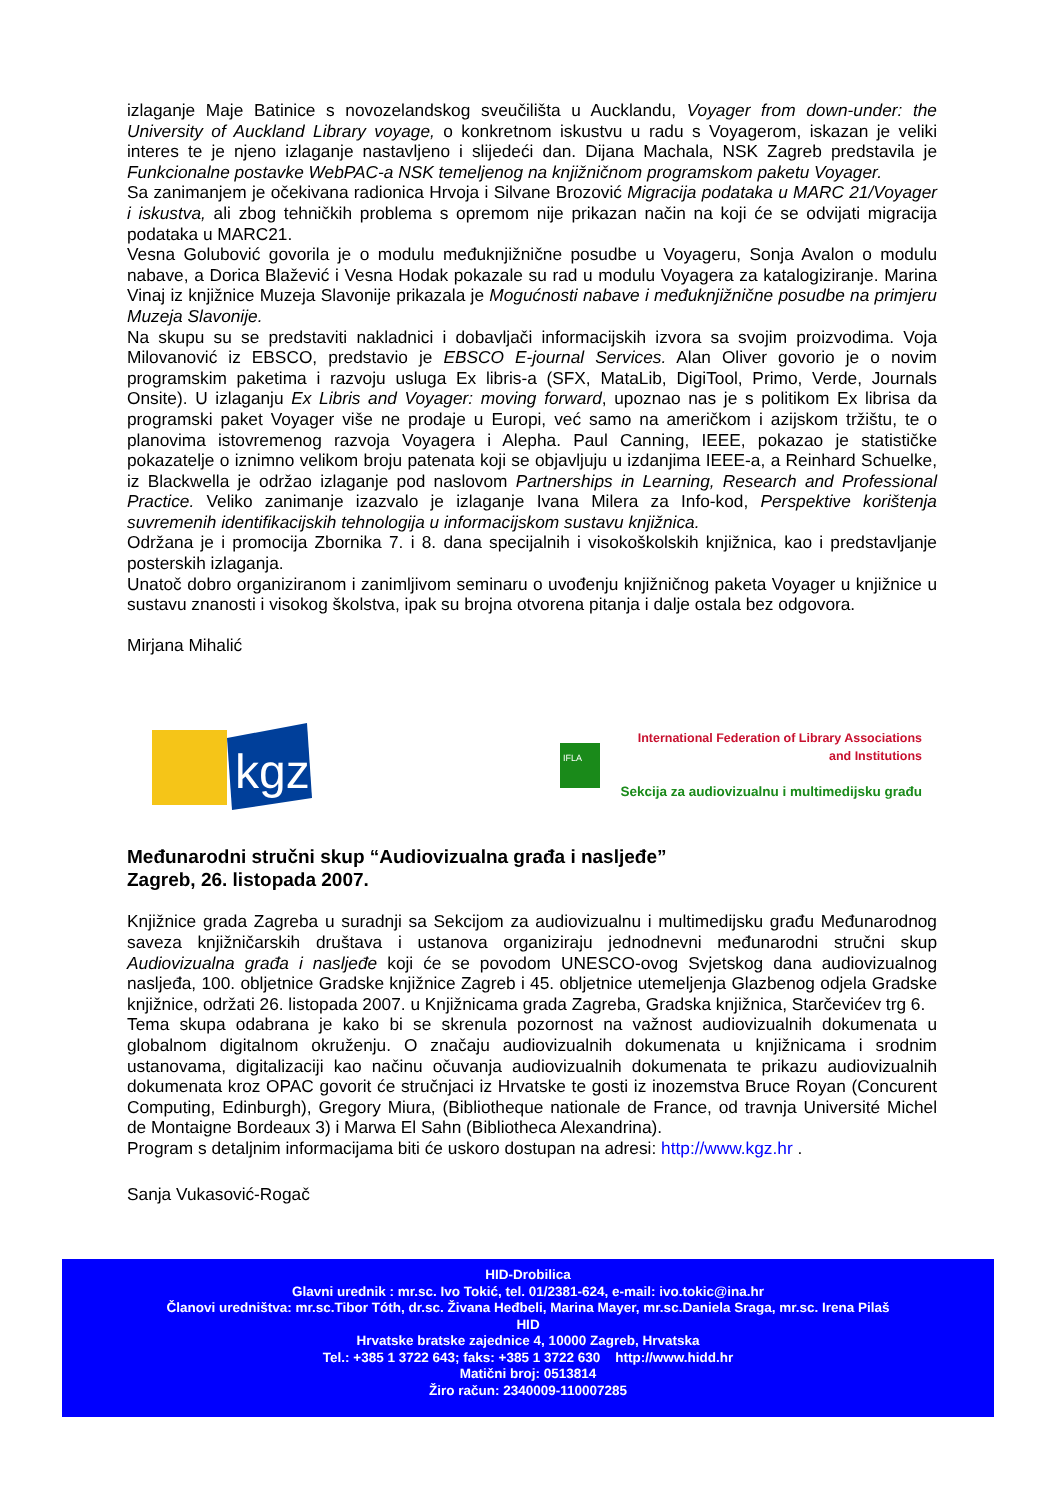izlaganje Maje Batinice s novozelandskog sveučilišta u Aucklandu, Voyager from down-under: the University of Auckland Library voyage, o konkretnom iskustvu u radu s Voyagerom, iskazan je veliki interes te je njeno izlaganje nastavljeno i slijedeći dan. Dijana Machala, NSK Zagreb predstavila je Funkcionalne postavke WebPAC-a NSK temeljenog na knjižničnom programskom paketu Voyager.
Sa zanimanjem je očekivana radionica Hrvoja i Silvane Brozović Migracija podataka u MARC 21/Voyager i iskustva, ali zbog tehničkih problema s opremom nije prikazan način na koji će se odvijati migracija podataka u MARC21.
Vesna Golubović govorila je o modulu međuknjižnične posudbe u Voyageru, Sonja Avalon o modulu nabave, a Dorica Blažević i Vesna Hodak pokazale su rad u modulu Voyagera za katalogiziranje. Marina Vinaj iz knjižnice Muzeja Slavonije prikazala je Mogućnosti nabave i međuknjižnične posudbe na primjeru Muzeja Slavonije.
Na skupu su se predstaviti nakladnici i dobavljači informacijskih izvora sa svojim proizvodima. Voja Milovanović iz EBSCO, predstavio je EBSCO E-journal Services. Alan Oliver govorio je o novim programskim paketima i razvoju usluga Ex libris-a (SFX, MataLib, DigiTool, Primo, Verde, Journals Onsite). U izlaganju Ex Libris and Voyager: moving forward, upoznao nas je s politikom Ex librisa da programski paket Voyager više ne prodaje u Europi, već samo na američkom i azijskom tržištu, te o planovima istovremenog razvoja Voyagera i Alepha. Paul Canning, IEEE, pokazao je statističke pokazatelje o iznimno velikom broju patenata koji se objavljuju u izdanjima IEEE-a, a Reinhard Schuelke, iz Blackwella je održao izlaganje pod naslovom Partnerships in Learning, Research and Professional Practice. Veliko zanimanje izazvalo je izlaganje Ivana Milera za Info-kod, Perspektive korištenja suvremenih identifikacijskih tehnologija u informacijskom sustavu knjižnica.
Održana je i promocija Zbornika 7. i 8. dana specijalnih i visokoškolskih knjižnica, kao i predstavljanje posterskih izlaganja.
Unatoč dobro organiziranom i zanimljivom seminaru o uvođenju knjižničnog paketa Voyager u knjižnice u sustavu znanosti i visokog školstva, ipak su brojna otvorena pitanja i dalje ostala bez odgovora.
Mirjana Mihalić
kgz
IFLA
International Federation of Library Associations
and Institutions
Sekcija za audiovizualnu i multimedijsku građu
Međunarodni stručni skup “Audiovizualna građa i nasljeđe”
Zagreb, 26. listopada 2007.
Knjižnice grada Zagreba u suradnji sa Sekcijom za audiovizualnu i multimedijsku građu Međunarodnog saveza knjižničarskih društava i ustanova organiziraju jednodnevni međunarodni stručni skup Audiovizualna građa i nasljeđe koji će se povodom UNESCO-ovog Svjetskog dana audiovizualnog nasljeđa, 100. obljetnice Gradske knjižnice Zagreb i 45. obljetnice utemeljenja Glazbenog odjela Gradske knjižnice, održati 26. listopada 2007. u Knjižnicama grada Zagreba, Gradska knjižnica, Starčevićev trg 6.
Tema skupa odabrana je kako bi se skrenula pozornost na važnost audiovizualnih dokumenata u globalnom digitalnom okruženju. O značaju audiovizualnih dokumenata u knjižnicama i srodnim ustanovama, digitalizaciji kao načinu očuvanja audiovizualnih dokumenata te prikazu audiovizualnih dokumenata kroz OPAC govorit će stručnjaci iz Hrvatske te gosti iz inozemstva Bruce Royan (Concurent Computing, Edinburgh), Gregory Miura, (Bibliotheque nationale de France, od travnja Université Michel de Montaigne Bordeaux 3) i Marwa El Sahn (Bibliotheca Alexandrina).
Program s detaljnim informacijama biti će uskoro dostupan na adresi: http://www.kgz.hr .
Sanja Vukasović-Rogač
HID-Drobilica
Glavni urednik : mr.sc. Ivo Tokić, tel. 01/2381-624, e-mail: ivo.tokic@ina.hr
Članovi uredništva: mr.sc.Tibor Tóth, dr.sc. Živana Heđbeli, Marina Mayer, mr.sc.Daniela Sraga, mr.sc. Irena Pilaš
HID
Hrvatske bratske zajednice 4, 10000 Zagreb, Hrvatska
Tel.: +385 1 3722 643; faks: +385 1 3722 630 http://www.hidd.hr
Matični broj: 0513814
Žiro račun: 2340009-110007285